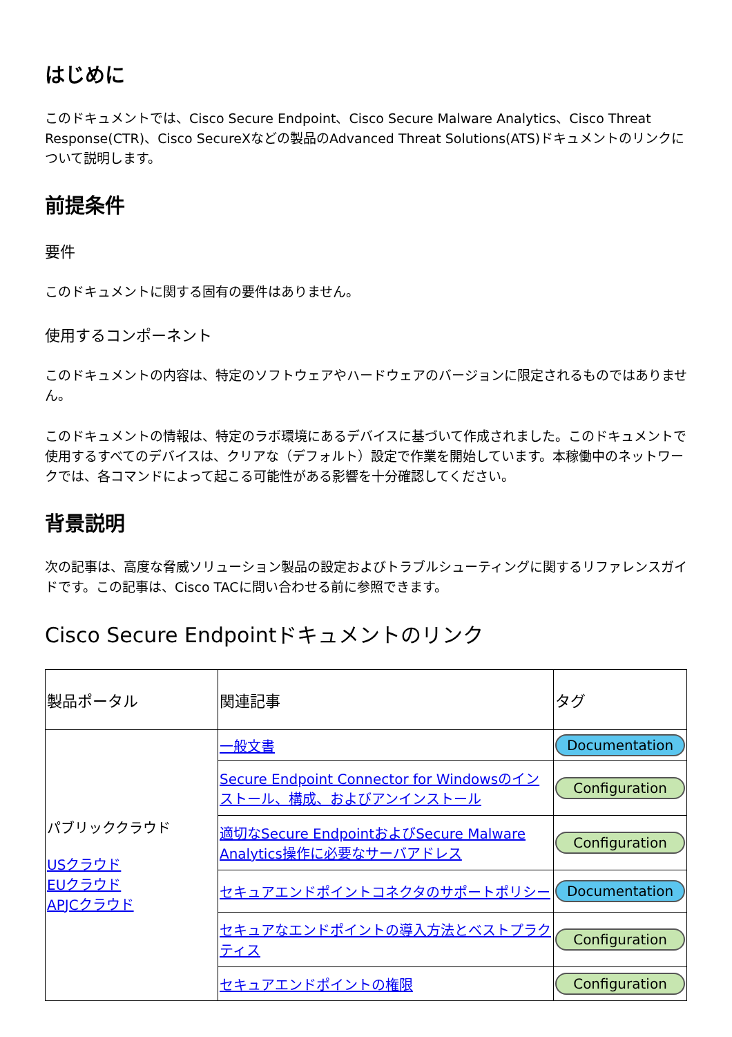はじめに
このドキュメントでは、Cisco Secure Endpoint、Cisco Secure Malware Analytics、Cisco Threat Response(CTR)、Cisco SecureXなどの製品のAdvanced Threat Solutions(ATS)ドキュメントのリンクについて説明します。
前提条件
要件
このドキュメントに関する固有の要件はありません。
使用するコンポーネント
このドキュメントの内容は、特定のソフトウェアやハードウェアのバージョンに限定されるものではありません。
このドキュメントの情報は、特定のラボ環境にあるデバイスに基づいて作成されました。このドキュメントで使用するすべてのデバイスは、クリアな（デフォルト）設定で作業を開始しています。本稼働中のネットワークでは、各コマンドによって起こる可能性がある影響を十分確認してください。
背景説明
次の記事は、高度な脅威ソリューション製品の設定およびトラブルシューティングに関するリファレンスガイドです。この記事は、Cisco TACに問い合わせる前に参照できます。
Cisco Secure Endpointドキュメントのリンク
| 製品ポータル | 関連記事 | タグ |
| --- | --- | --- |
| パブリッククラウド USクラウド EUクラウド APJCクラウド | 一般文書 | Documentation |
| | Secure Endpoint Connector for Windowsのインストール、構成、およびアンインストール | Configuration |
| | 適切なSecure EndpointおよびSecure Malware Analytics操作に必要なサーバアドレス | Configuration |
| | セキュアエンドポイントコネクタのサポートポリシー | Documentation |
| | セキュアなエンドポイントの導入方法とベストプラクティス | Configuration |
| | セキュアエンドポイントの権限 | Configuration |